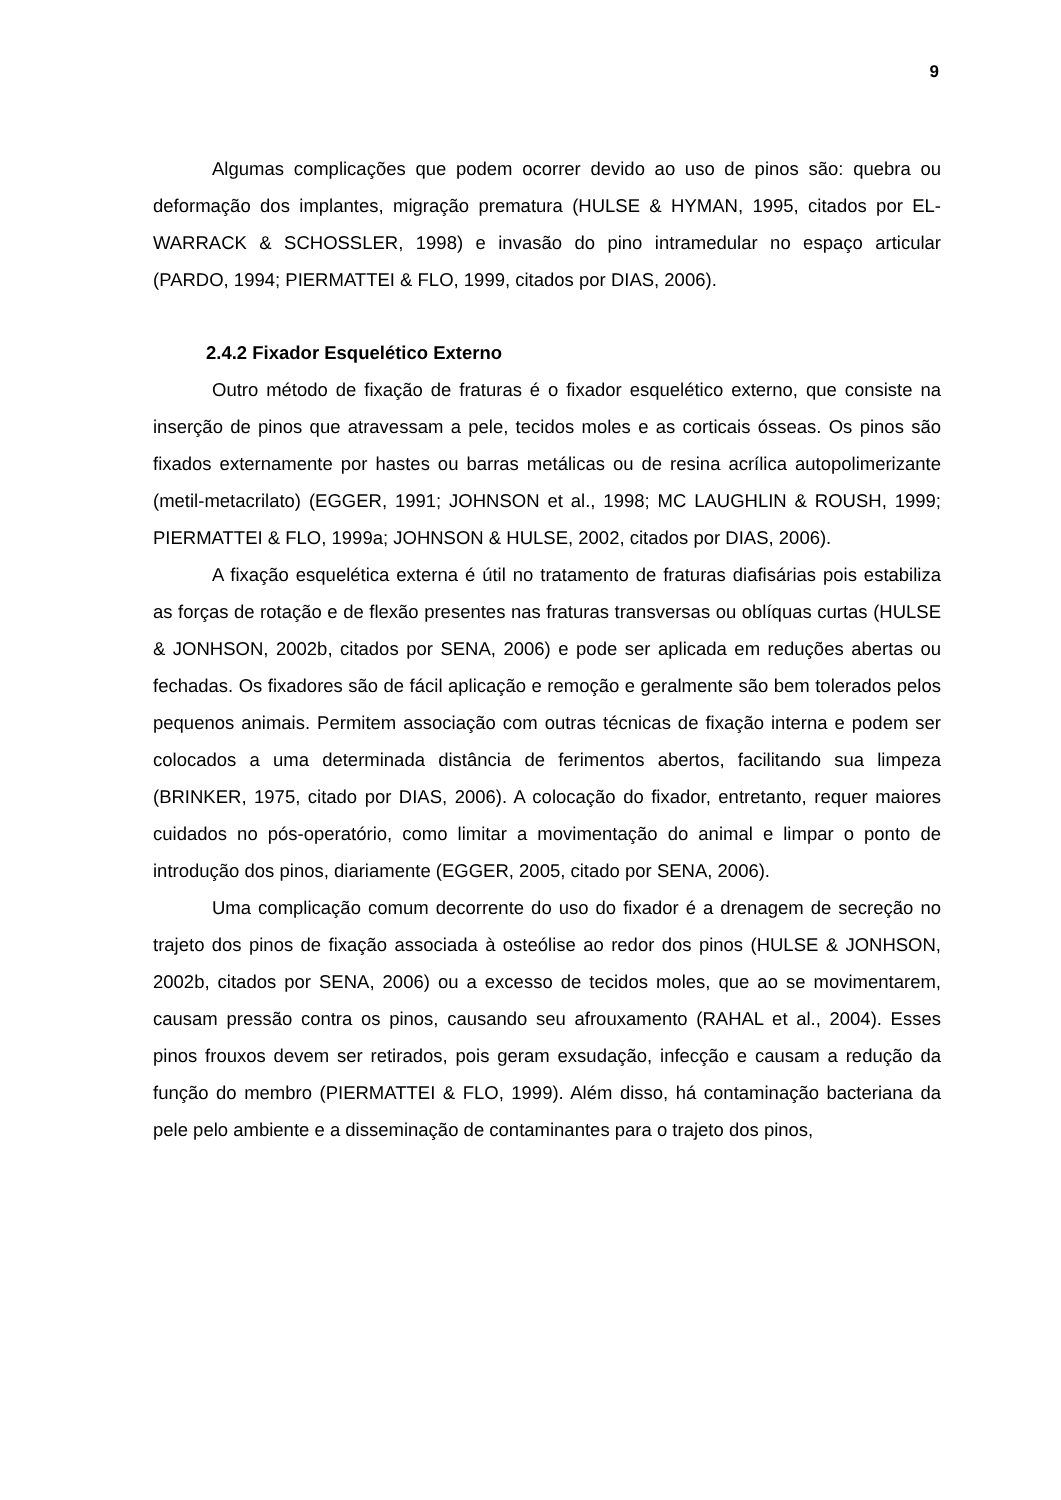9
Algumas complicações que podem ocorrer devido ao uso de pinos são: quebra ou deformação dos implantes, migração prematura (HULSE & HYMAN, 1995, citados por EL-WARRACK & SCHOSSLER, 1998) e invasão do pino intramedular no espaço articular (PARDO, 1994; PIERMATTEI & FLO, 1999, citados por DIAS, 2006).
2.4.2 Fixador Esquelético Externo
Outro método de fixação de fraturas é o fixador esquelético externo, que consiste na inserção de pinos que atravessam a pele, tecidos moles e as corticais ósseas. Os pinos são fixados externamente por hastes ou barras metálicas ou de resina acrílica autopolimerizante (metil-metacrilato) (EGGER, 1991; JOHNSON et al., 1998; MC LAUGHLIN & ROUSH, 1999; PIERMATTEI & FLO, 1999a; JOHNSON & HULSE, 2002, citados por DIAS, 2006).
A fixação esquelética externa é útil no tratamento de fraturas diafisárias pois estabiliza as forças de rotação e de flexão presentes nas fraturas transversas ou oblíquas curtas (HULSE & JONHSON, 2002b, citados por SENA, 2006) e pode ser aplicada em reduções abertas ou fechadas. Os fixadores são de fácil aplicação e remoção e geralmente são bem tolerados pelos pequenos animais. Permitem associação com outras técnicas de fixação interna e podem ser colocados a uma determinada distância de ferimentos abertos, facilitando sua limpeza (BRINKER, 1975, citado por DIAS, 2006). A colocação do fixador, entretanto, requer maiores cuidados no pós-operatório, como limitar a movimentação do animal e limpar o ponto de introdução dos pinos, diariamente (EGGER, 2005, citado por SENA, 2006).
Uma complicação comum decorrente do uso do fixador é a drenagem de secreção no trajeto dos pinos de fixação associada à osteólise ao redor dos pinos (HULSE & JONHSON, 2002b, citados por SENA, 2006) ou a excesso de tecidos moles, que ao se movimentarem, causam pressão contra os pinos, causando seu afrouxamento (RAHAL et al., 2004). Esses pinos frouxos devem ser retirados, pois geram exsudação, infecção e causam a redução da função do membro (PIERMATTEI & FLO, 1999). Além disso, há contaminação bacteriana da pele pelo ambiente e a disseminação de contaminantes para o trajeto dos pinos,